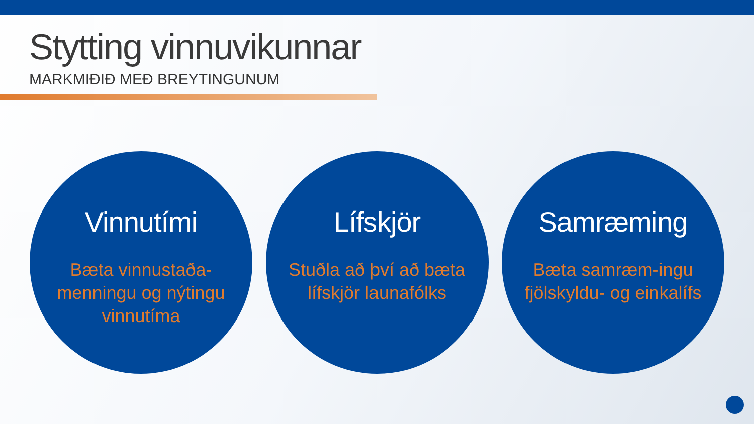Stytting vinnuvikunnar
MARKMIÐIÐ MEÐ BREYTINGUNUM
Vinnutími
Bæta vinnustaða-menningu og nýtingu vinnutíma
Lífskjör
Stuðla að því að bæta lífskjör launafólks
Samræming
Bæta samræm-ingu fjölskyldu- og einkalífs